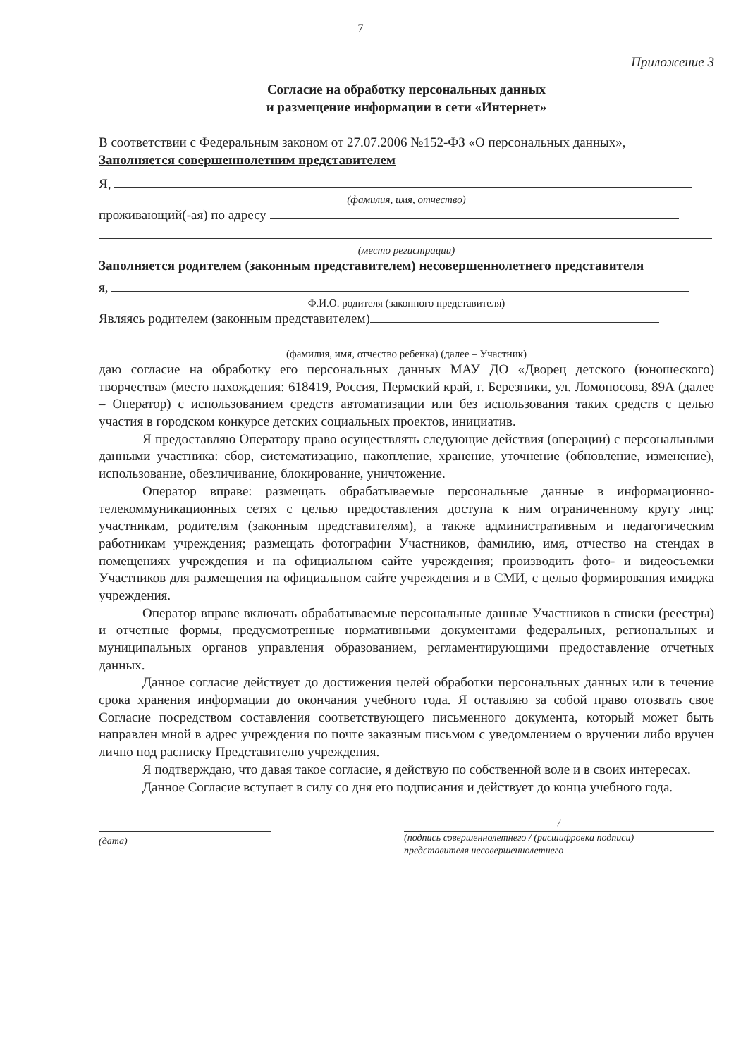7
Приложение 3
Согласие на обработку персональных данных
и размещение информации в сети «Интернет»
В соответствии с Федеральным законом от 27.07.2006 №152-ФЗ «О персональных данных»,
Заполняется совершеннолетним представителем
Я,
(фамилия, имя, отчество)
проживающий(-ая) по адресу
(место регистрации)
Заполняется родителем (законным представителем) несовершеннолетнего представителя
я,
Ф.И.О. родителя (законного представителя)
Являясь родителем (законным представителем)
(фамилия, имя, отчество ребенка) (далее – Участник)
даю согласие на обработку его персональных данных МАУ ДО «Дворец детского (юношеского) творчества» (место нахождения: 618419, Россия, Пермский край, г. Березники, ул. Ломоносова, 89А (далее – Оператор) с использованием средств автоматизации или без использования таких средств с целью участия в городском конкурсе детских социальных проектов, инициатив.
Я предоставляю Оператору право осуществлять следующие действия (операции) с персональными данными участника: сбор, систематизацию, накопление, хранение, уточнение (обновление, изменение), использование, обезличивание, блокирование, уничтожение.
Оператор вправе: размещать обрабатываемые персональные данные в информационно-телекоммуникационных сетях с целью предоставления доступа к ним ограниченному кругу лиц: участникам, родителям (законным представителям), а также административным и педагогическим работникам учреждения; размещать фотографии Участников, фамилию, имя, отчество на стендах в помещениях учреждения и на официальном сайте учреждения; производить фото- и видеосъемки Участников для размещения на официальном сайте учреждения и в СМИ, с целью формирования имиджа учреждения.
Оператор вправе включать обрабатываемые персональные данные Участников в списки (реестры) и отчетные формы, предусмотренные нормативными документами федеральных, региональных и муниципальных органов управления образованием, регламентирующими предоставление отчетных данных.
Данное согласие действует до достижения целей обработки персональных данных или в течение срока хранения информации до окончания учебного года. Я оставляю за собой право отозвать свое Согласие посредством составления соответствующего письменного документа, который может быть направлен мной в адрес учреждения по почте заказным письмом с уведомлением о вручении либо вручен лично под расписку Представителю учреждения.
Я подтверждаю, что давая такое согласие, я действую по собственной воле и в своих интересах.
Данное Согласие вступает в силу со дня его подписания и действует до конца учебного года.
(дата)
/
(подпись совершеннолетнего / (расшифровка подписи)
представителя несовершеннолетнего